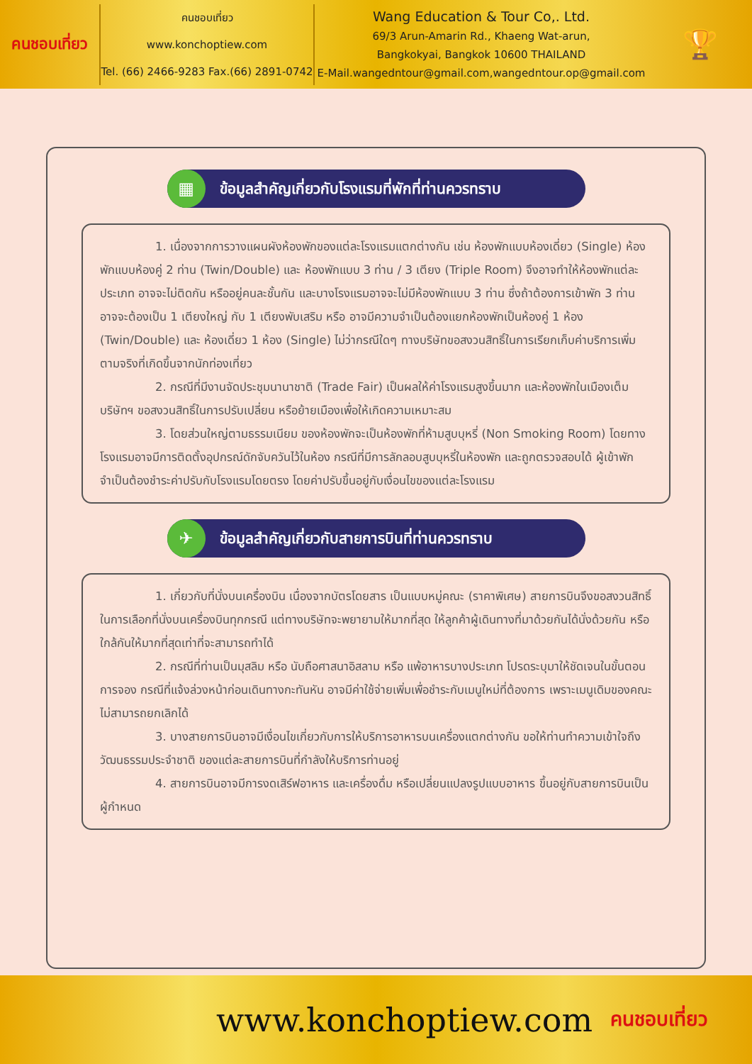คนชอบเที่ยว
คนชอบเที่ยว
www.konchoptiew.com
Tel. (66) 2466-9283 Fax.(66) 2891-0742
Wang Education & Tour Co,. Ltd.
69/3 Arun-Amarin Rd., Khaeng Wat-arun,
Bangkokyai, Bangkok 10600 THAILAND
E-Mail.wangedntour@gmail.com,wangedntour.op@gmail.com
🏆
▦
ข้อมูลสำคัญเกี่ยวกับโรงแรมที่พักที่ท่านควรทราบ
1. เนื่องจากการวางแผนผังห้องพักของแต่ละโรงแรมแตกต่างกัน เช่น ห้องพักแบบห้องเดี่ยว (Single) ห้องพักแบบห้องคู่ 2 ท่าน (Twin/Double) และ ห้องพักแบบ 3 ท่าน / 3 เตียง (Triple Room) จึงอาจทำให้ห้องพักแต่ละประเภท อาจจะไม่ติดกัน หรืออยู่คนละชั้นกัน และบางโรงแรมอาจจะไม่มีห้องพักแบบ 3 ท่าน ซึ่งถ้าต้องการเข้าพัก 3 ท่าน อาจจะต้องเป็น 1 เตียงใหญ่ กับ 1 เตียงพับเสริม หรือ อาจมีความจำเป็นต้องแยกห้องพักเป็นห้องคู่ 1 ห้อง (Twin/Double) และ ห้องเดี่ยว 1 ห้อง (Single) ไม่ว่ากรณีใดๆ ทางบริษัทขอสงวนสิทธิ์ในการเรียกเก็บค่าบริการเพิ่มตามจริงที่เกิดขึ้นจากนักท่องเที่ยว
2. กรณีที่มีงานจัดประชุมนานาชาติ (Trade Fair) เป็นผลให้ค่าโรงแรมสูงขึ้นมาก และห้องพักในเมืองเต็ม บริษัทฯ ขอสงวนสิทธิ์ในการปรับเปลี่ยน หรือย้ายเมืองเพื่อให้เกิดความเหมาะสม
3. โดยส่วนใหญ่ตามธรรมเนียม ของห้องพักจะเป็นห้องพักที่ห้ามสูบบุหรี่ (Non Smoking Room) โดยทางโรงแรมอาจมีการติดตั้งอุปกรณ์ดักจับควันไว้ในห้อง กรณีที่มีการลักลอบสูบบุหรี่ในห้องพัก และถูกตรวจสอบได้ ผู้เข้าพักจำเป็นต้องชำระค่าปรับกับโรงแรมโดยตรง โดยค่าปรับขึ้นอยู่กับเงื่อนไขของแต่ละโรงแรม
✈
ข้อมูลสำคัญเกี่ยวกับสายการบินที่ท่านควรทราบ
1. เกี่ยวกับที่นั่งบนเครื่องบิน เนื่องจากบัตรโดยสาร เป็นแบบหมู่คณะ (ราคาพิเศษ) สายการบินจึงขอสงวนสิทธิ์ในการเลือกที่นั่งบนเครื่องบินทุกกรณี แต่ทางบริษัทจะพยายามให้มากที่สุด ให้ลูกค้าผู้เดินทางที่มาด้วยกันได้นั่งด้วยกัน หรือใกล้กันให้มากที่สุดเท่าที่จะสามารถทำได้
2. กรณีที่ท่านเป็นมุสลิม หรือ นับถือศาสนาอิสลาม หรือ แพ้อาหารบางประเภท โปรดระบุมาให้ชัดเจนในขั้นตอนการจอง กรณีที่แจ้งล่วงหน้าก่อนเดินทางกะทันหัน อาจมีค่าใช้จ่ายเพิ่มเพื่อชำระกับเมนูใหม่ที่ต้องการ เพราะเมนูเดิมของคณะ ไม่สามารถยกเลิกได้
3. บางสายการบินอาจมีเงื่อนไขเกี่ยวกับการให้บริการอาหารบนเครื่องแตกต่างกัน ขอให้ท่านทำความเข้าใจถึงวัฒนธรรมประจำชาติ ของแต่ละสายการบินที่กำลังให้บริการท่านอยู่
4. สายการบินอาจมีการงดเสิร์ฟอาหาร และเครื่องดื่ม หรือเปลี่ยนแปลงรูปแบบอาหาร ขึ้นอยู่กับสายการบินเป็นผู้กำหนด
www.konchoptiew.com
คนชอบเที่ยว